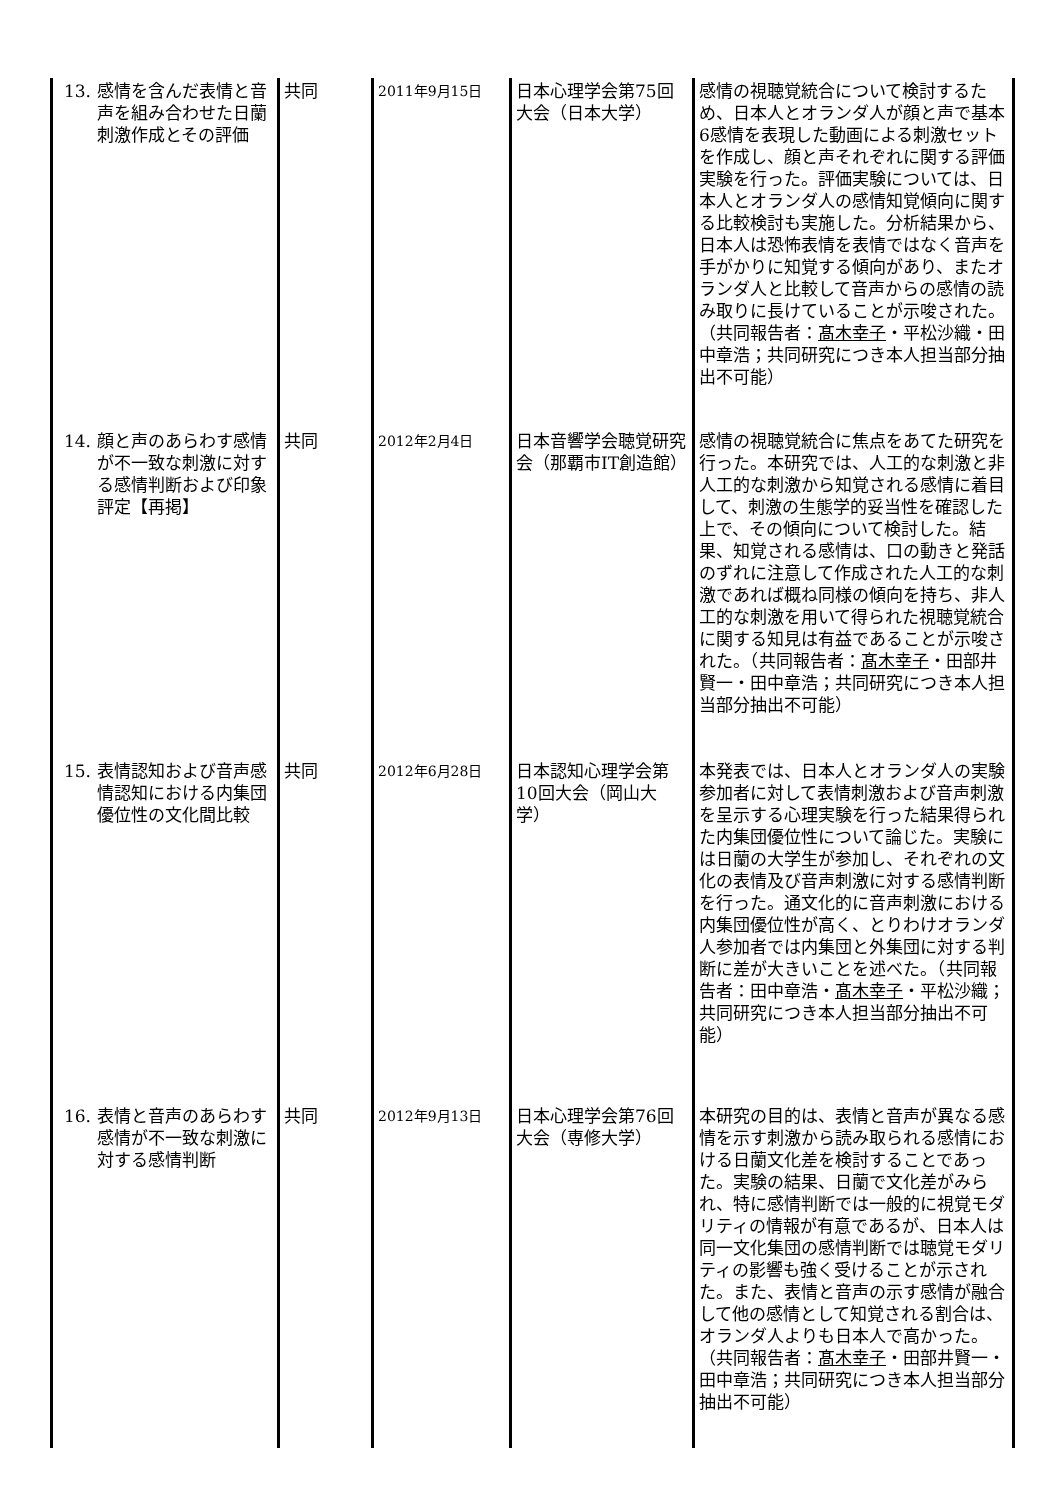| 13. 感情を含んだ表情と音声を組み合わせた日蘭刺激作成とその評価 | 共同 | 2011年9月15日 | 日本心理学会第75回大会（日本大学） | 感情の視聴覚統合について検討するため、日本人とオランダ人が顔と声で基本6感情を表現した動画による刺激セットを作成し、顔と声それぞれに関する評価実験を行った。評価実験については、日本人とオランダ人の感情知覚傾向に関する比較検討も実施した。分析結果から、日本人は恐怖表情を表情ではなく音声を手がかりに知覚する傾向があり、またオランダ人と比較して音声からの感情の読み取りに長けていることが示唆された。（共同報告者： 髙木幸子 ・平松沙織・田中章浩；共同研究につき本人担当部分抽出不可能） |
| 14. 顔と声のあらわす感情が不一致な刺激に対する感情判断および印象評定【再掲】 | 共同 | 2012年2月4日 | 日本音響学会聴覚研究会（那覇市IT創造館） | 感情の視聴覚統合に焦点をあてた研究を行った。本研究では、人工的な刺激と非人工的な刺激から知覚される感情に着目して、刺激の生態学的妥当性を確認した上で、その傾向について検討した。結果、知覚される感情は、口の動きと発話のずれに注意して作成された人工的な刺激であれば概ね同様の傾向を持ち、非人工的な刺激を用いて得られた視聴覚統合に関する知見は有益であることが示唆された。（共同報告者： 髙木幸子 ・田部井賢一・田中章浩；共同研究につき本人担当部分抽出不可能） |
| 15. 表情認知および音声感情認知における内集団優位性の文化間比較 | 共同 | 2012年6月28日 | 日本認知心理学会第10回大会（岡山大学） | 本発表では、日本人とオランダ人の実験参加者に対して表情刺激および音声刺激を呈示する心理実験を行った結果得られた内集団優位性について論じた。実験には日蘭の大学生が参加し、それぞれの文化の表情及び音声刺激に対する感情判断を行った。通文化的に音声刺激における内集団優位性が高く、とりわけオランダ人参加者では内集団と外集団に対する判断に差が大きいことを述べた。（共同報告者：田中章浩・ 髙木幸子 ・平松沙織；共同研究につき本人担当部分抽出不可能） |
| 16. 表情と音声のあらわす感情が不一致な刺激に対する感情判断 | 共同 | 2012年9月13日 | 日本心理学会第76回大会（専修大学） | 本研究の目的は、表情と音声が異なる感情を示す刺激から読み取られる感情における日蘭文化差を検討することであった。実験の結果、日蘭で文化差がみられ、特に感情判断では一般的に視覚モダリティの情報が有意であるが、日本人は同一文化集団の感情判断では聴覚モダリティの影響も強く受けることが示された。また、表情と音声の示す感情が融合して他の感情として知覚される割合は、オランダ人よりも日本人で高かった。（共同報告者： 髙木幸子 ・田部井賢一・田中章浩；共同研究につき本人担当部分抽出不可能） |